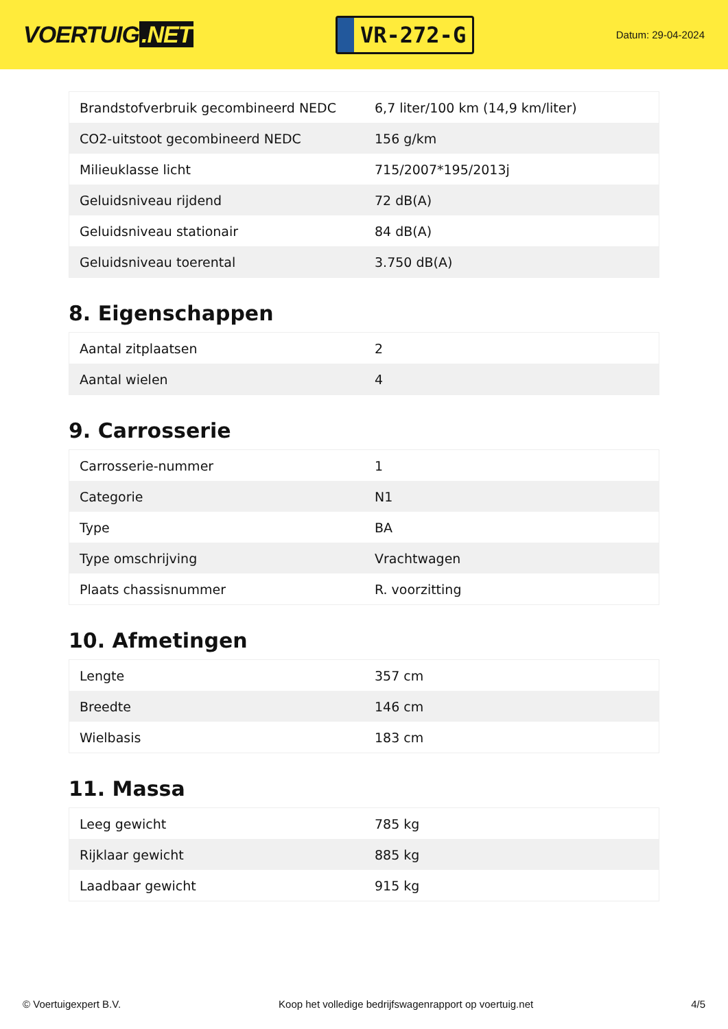VOERTUIG.NET
VR-272-G
Datum: 29-04-2024
| Brandstofverbruik gecombineerd NEDC | 6,7 liter/100 km (14,9 km/liter) |
| CO2-uitstoot gecombineerd NEDC | 156 g/km |
| Milieuklasse licht | 715/2007*195/2013j |
| Geluidsniveau rijdend | 72 dB(A) |
| Geluidsniveau stationair | 84 dB(A) |
| Geluidsniveau toerental | 3.750 dB(A) |
8. Eigenschappen
| Aantal zitplaatsen | 2 |
| Aantal wielen | 4 |
9. Carrosserie
| Carrosserie-nummer | 1 |
| Categorie | N1 |
| Type | BA |
| Type omschrijving | Vrachtwagen |
| Plaats chassisnummer | R. voorzitting |
10. Afmetingen
| Lengte | 357 cm |
| Breedte | 146 cm |
| Wielbasis | 183 cm |
11. Massa
| Leeg gewicht | 785 kg |
| Rijklaar gewicht | 885 kg |
| Laadbaar gewicht | 915 kg |
© Voertuigexpert B.V. Koop het volledige bedrijfswagenrapport op voertuig.net 4/5